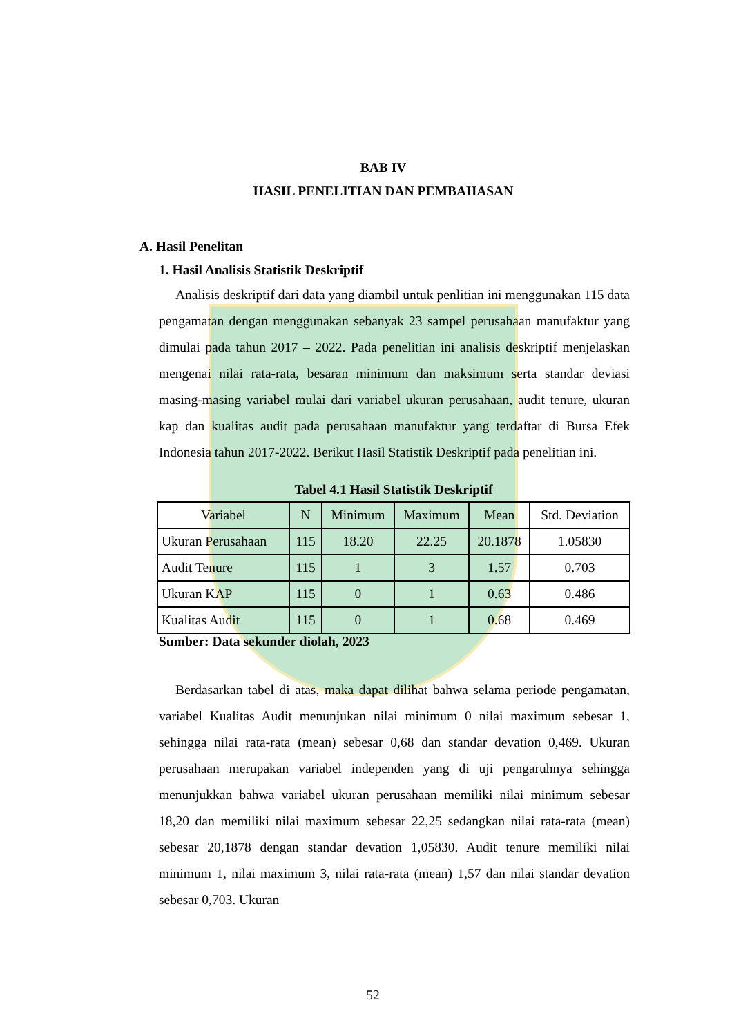BAB IV
HASIL PENELITIAN DAN PEMBAHASAN
A. Hasil Penelitan
1. Hasil Analisis Statistik Deskriptif
Analisis deskriptif dari data yang diambil untuk penlitian ini menggunakan 115 data pengamatan dengan menggunakan sebanyak 23 sampel perusahaan manufaktur yang dimulai pada tahun 2017 – 2022. Pada penelitian ini analisis deskriptif menjelaskan mengenai nilai rata-rata, besaran minimum dan maksimum serta standar deviasi masing-masing variabel mulai dari variabel ukuran perusahaan, audit tenure, ukuran kap dan kualitas audit pada perusahaan manufaktur yang terdaftar di Bursa Efek Indonesia tahun 2017-2022. Berikut Hasil Statistik Deskriptif pada penelitian ini.
Tabel 4.1 Hasil Statistik Deskriptif
| Variabel | N | Minimum | Maximum | Mean | Std. Deviation |
| --- | --- | --- | --- | --- | --- |
| Ukuran Perusahaan | 115 | 18.20 | 22.25 | 20.1878 | 1.05830 |
| Audit Tenure | 115 | 1 | 3 | 1.57 | 0.703 |
| Ukuran KAP | 115 | 0 | 1 | 0.63 | 0.486 |
| Kualitas Audit | 115 | 0 | 1 | 0.68 | 0.469 |
Sumber: Data sekunder diolah, 2023
Berdasarkan tabel di atas, maka dapat dilihat bahwa selama periode pengamatan, variabel Kualitas Audit menunjukan nilai minimum 0 nilai maximum sebesar 1, sehingga nilai rata-rata (mean) sebesar 0,68 dan standar devation 0,469. Ukuran perusahaan merupakan variabel independen yang di uji pengaruhnya sehingga menunjukkan bahwa variabel ukuran perusahaan memiliki nilai minimum sebesar 18,20 dan memiliki nilai maximum sebesar 22,25 sedangkan nilai rata-rata (mean) sebesar 20,1878 dengan standar devation 1,05830. Audit tenure memiliki nilai minimum 1, nilai maximum 3, nilai rata-rata (mean) 1,57 dan nilai standar devation sebesar 0,703. Ukuran
52